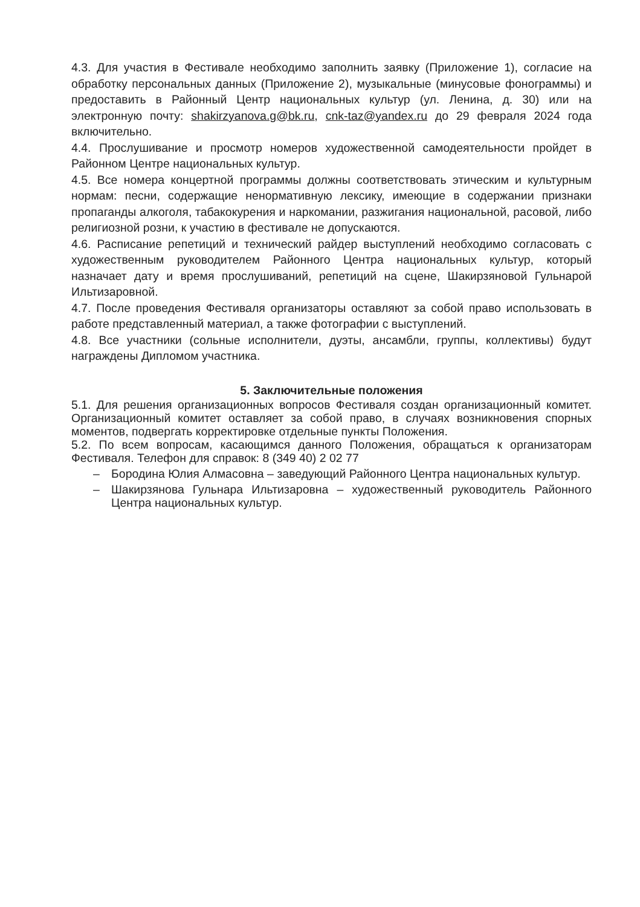4.3. Для участия в Фестивале необходимо заполнить заявку (Приложение 1), согласие на обработку персональных данных (Приложение 2), музыкальные (минусовые фонограммы) и предоставить в Районный Центр национальных культур (ул. Ленина, д. 30) или на электронную почту: shakirzyanova.g@bk.ru, cnk-taz@yandex.ru до 29 февраля 2024 года включительно.
4.4. Прослушивание и просмотр номеров художественной самодеятельности пройдет в Районном Центре национальных культур.
4.5. Все номера концертной программы должны соответствовать этическим и культурным нормам: песни, содержащие ненормативную лексику, имеющие в содержании признаки пропаганды алкоголя, табакокурения и наркомании, разжигания национальной, расовой, либо религиозной розни, к участию в фестивале не допускаются.
4.6. Расписание репетиций и технический райдер выступлений необходимо согласовать с художественным руководителем Районного Центра национальных культур, который назначает дату и время прослушиваний, репетиций на сцене, Шакирзяновой Гульнарой Ильтизаровной.
4.7. После проведения Фестиваля организаторы оставляют за собой право использовать в работе представленный материал, а также фотографии с выступлений.
4.8. Все участники (сольные исполнители, дуэты, ансамбли, группы, коллективы) будут награждены Дипломом участника.
5. Заключительные положения
5.1. Для решения организационных вопросов Фестиваля создан организационный комитет. Организационный комитет оставляет за собой право, в случаях возникновения спорных моментов, подвергать корректировке отдельные пункты Положения.
5.2. По всем вопросам, касающимся данного Положения, обращаться к организаторам Фестиваля. Телефон для справок: 8 (349 40) 2 02 77
– Бородина Юлия Алмасовна – заведующий Районного Центра национальных культур.
– Шакирзянова Гульнара Ильтизаровна – художественный руководитель Районного Центра национальных культур.